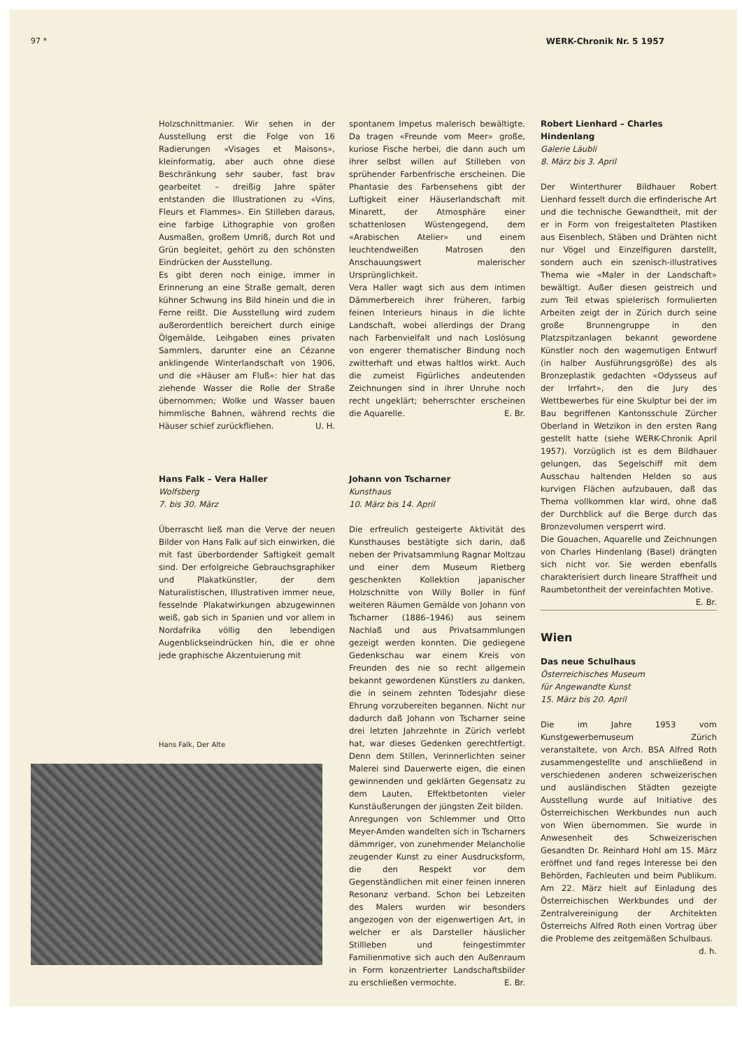97 * WERK-Chronik Nr. 5 1957
Holzschnittmanier. Wir sehen in der Ausstellung erst die Folge von 16 Radierungen «Visages et Maisons», kleinformatig, aber auch ohne diese Beschränkung sehr sauber, fast brav gearbeitet – dreißig Jahre später entstanden die Illustrationen zu «Vins, Fleurs et Flammes». Ein Stilleben daraus, eine farbige Lithographie von großen Ausmaßen, großem Umriß, durch Rot und Grün begleitet, gehört zu den schönsten Eindrücken der Ausstellung.
Es gibt deren noch einige, immer in Erinnerung an eine Straße gemalt, deren kühner Schwung ins Bild hinein und die in Ferne reißt. Die Ausstellung wird zudem außerordentlich bereichert durch einige Ölgemälde, Leihgaben eines privaten Sammlers, darunter eine an Cézanne anklingende Winterlandschaft von 1906, und die «Häuser am Fluß»: hier hat das ziehende Wasser die Rolle der Straße übernommen; Wolke und Wasser bauen himmlische Bahnen, während rechts die Häuser schief zurückfliehen. U. H.
Hans Falk – Vera Haller
Wolfsberg
7. bis 30. März
Überrascht ließ man die Verve der neuen Bilder von Hans Falk auf sich einwirken, die mit fast überbordender Saftigkeit gemalt sind. Der erfolgreiche Gebrauchsgraphiker und Plakatkünstler, der dem Naturalistischen, Illustrativen immer neue, fesselnde Plakatwirkungen abzugewinnen weiß, gab sich in Spanien und vor allem in Nordafrika völlig den lebendigen Augenblickseindrücken hin, die er ohne jede graphische Akzentuierung mit
Hans Falk, Der Alte
spontanem Impetus malerisch bewältigte. Da tragen «Freunde vom Meer» große, kuriose Fische herbei, die dann auch um ihrer selbst willen auf Stilleben von sprühender Farbenfrische erscheinen. Die Phantasie des Farbensehens gibt der Luftigkeit einer Häuserlandschaft mit Minarett, der Atmosphäre einer schattenlosen Wüstengegend, dem «Arabischen Atelier» und einem leuchtendweißen Matrosen den Anschauungswert malerischer Ursprünglichkeit.
Vera Haller wagt sich aus dem intimen Dämmerbereich ihrer früheren, farbig feinen Interieurs hinaus in die lichte Landschaft, wobei allerdings der Drang nach Farbenvielfalt und nach Loslösung von engerer thematischer Bindung noch zwitterhaft und etwas haltlos wirkt. Auch die zumeist Figürliches andeutenden Zeichnungen sind in ihrer Unruhe noch recht ungeklärt; beherrschter erscheinen die Aquarelle. E. Br.
Johann von Tscharner
Kunsthaus
10. März bis 14. April
Die erfreulich gesteigerte Aktivität des Kunsthauses bestätigte sich darin, daß neben der Privatsammlung Ragnar Moltzau und einer dem Museum Rietberg geschenkten Kollektion japanischer Holzschnitte von Willy Boller in fünf weiteren Räumen Gemälde von Johann von Tscharner (1886–1946) aus seinem Nachlaß und aus Privatsammlungen gezeigt werden konnten. Die gediegene Gedenkschau war einem Kreis von Freunden des nie so recht allgemein bekannt gewordenen Künstlers zu danken, die in seinem zehnten Todesjahr diese Ehrung vorzubereiten begannen. Nicht nur dadurch daß Johann von Tscharner seine drei letzten Jahrzehnte in Zürich verlebt hat, war dieses Gedenken gerechtfertigt. Denn dem Stillen, Verinnerlichten seiner Malerei sind Dauerwerte eigen, die einen gewinnenden und geklärten Gegensatz zu dem Lauten, Effektbetonten vieler Kunstäußerungen der jüngsten Zeit bilden.
Anregungen von Schlemmer und Otto Meyer-Amden wandelten sich in Tscharners dämmriger, von zunehmender Melancholie zeugender Kunst zu einer Ausdrucksform, die den Respekt vor dem Gegenständlichen mit einer feinen inneren Resonanz verband. Schon bei Lebzeiten des Malers wurden wir besonders angezogen von der eigenwertigen Art, in welcher er als Darsteller häuslicher Stillleben und feingestimmter Familienmotive sich auch den Außenraum in Form konzentrierter Landschaftsbilder zu erschließen vermochte. E. Br.
Robert Lienhard – Charles Hindenlang
Galerie Läubli
8. März bis 3. April
Der Winterthurer Bildhauer Robert Lienhard fesselt durch die erfinderische Art und die technische Gewandtheit, mit der er in Form von freigestalteten Plastiken aus Eisenblech, Stäben und Drähten nicht nur Vögel und Einzelfiguren darstellt, sondern auch ein szenisch-illustratives Thema wie «Maler in der Landschaft» bewältigt. Außer diesen geistreich und zum Teil etwas spielerisch formulierten Arbeiten zeigt der in Zürich durch seine große Brunnengruppe in den Platzspitzanlagen bekannt gewordene Künstler noch den wagemutigen Entwurf (in halber Ausführungsgröße) des als Bronzeplastik gedachten «Odysseus auf der Irrfahrt», den die Jury des Wettbewerbes für eine Skulptur bei der im Bau begriffenen Kantonsschule Zürcher Oberland in Wetzikon in den ersten Rang gestellt hatte (siehe WERK-Chronik April 1957). Vorzüglich ist es dem Bildhauer gelungen, das Segelschiff mit dem Ausschau haltenden Helden so aus kurvigen Flächen aufzubauen, daß das Thema vollkommen klar wird, ohne daß der Durchblick auf die Berge durch das Bronzevolumen versperrt wird.
Die Gouachen, Aquarelle und Zeichnungen von Charles Hindenlang (Basel) drängten sich nicht vor. Sie werden ebenfalls charakterisiert durch lineare Straffheit und Raumbetontheit der vereinfachten Motive. E. Br.
Wien
Das neue Schulhaus
Österreichisches Museum
für Angewandte Kunst
15. März bis 20. April
Die im Jahre 1953 vom Kunstgewerbemuseum Zürich veranstaltete, von Arch. BSA Alfred Roth zusammengestellte und anschließend in verschiedenen anderen schweizerischen und ausländischen Städten gezeigte Ausstellung wurde auf Initiative des Österreichischen Werkbundes nun auch von Wien übernommen. Sie wurde in Anwesenheit des Schweizerischen Gesandten Dr. Reinhard Hohl am 15. März eröffnet und fand reges Interesse bei den Behörden, Fachleuten und beim Publikum. Am 22. März hielt auf Einladung des Österreichischen Werkbundes und der Zentralvereinigung der Architekten Österreichs Alfred Roth einen Vortrag über die Probleme des zeitgemäßen Schulbaus. d. h.